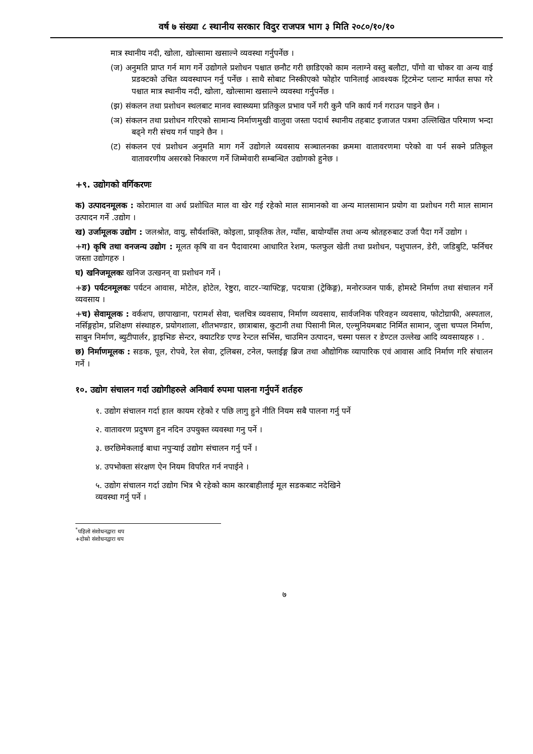वर्ष ७ संख्या ८ स्थानीय सरकार विदुर राजपत्र भाग ३ मिति २०८०/१०/१०
मात्र स्थानीय नदी, खोला, खोल्सामा खसाल्ने व्यवस्था गर्नुपर्नेछ ।
(ज) अनुमति प्राप्त गर्न माग गर्ने उद्योगले प्रशोधन पश्चात छनौट गरी छाडिएको काम नलाग्ने वस्तु बलौटा, पाँगो वा चोकर वा अन्य वाई प्रडक्टको उचित व्यवस्थापन गर्नु पर्नेछ । साथै सोबाट निस्कीएको फोहोर पानिलाई आवश्यक ट्रिटमेन्ट प्लान्ट मार्फत सफा गरे पश्चात मात्र स्थानीय नदी, खोला, खोल्सामा खसाल्ने व्यवस्था गर्नुपर्नेछ ।
(झ) संकलन तथा प्रशोधन स्थलबाट मानव स्वास्थ्यमा प्रतिकुल प्रभाव पर्ने गरी कुनै पनि कार्य गर्न गराउन पाइने छैन ।
(ञ) संकलन तथा प्रशोधन गरिएको सामान्य निर्माणमुखी वालुवा जस्ता पदार्थ स्थानीय तहबाट इजाजत पत्रमा उल्लिखित परिमाण भन्दा बढ्ने गरी संचय गर्न पाइने छैन ।
(ट) संकलन एवं प्रशोधन अनुमति माग गर्ने उद्योगले व्यवसाय सञ्चालनका क्रममा वातावरणमा परेको वा पर्न सक्ने प्रतिकूल वातावरणीय असरको निकारण गर्ने जिम्मेवारी सम्बन्धित उद्योगको हुनेछ ।
+९. उद्योगको वर्गिकरणः
क) उत्पादनमूलक : कोरामाल वा अर्ध प्रशोधित माल वा खेर गई रहेको माल सामानको वा अन्य मालसामान प्रयोग वा प्रशोधन गरी माल सामान उत्पादन गर्ने .उद्योग ।
ख) उर्जामूलक उद्योग : जलश्रोत, वायु, सौर्यशक्ति, कोइला, प्राकृतिक तेल, ग्याँस, बायोग्याँस तथा अन्य श्रोतहरुबाट उर्जा पैदा गर्ने उद्योग ।
+ग) कृषि तथा वनजन्य उद्योग : मूलत कृषि वा वन पैदावारमा आधारित रेशम, फलफुल खेती तथा प्रशोधन, पशुपालन, डेरी, जडिबुटि, फर्निचर जस्ता उद्योगहरु ।
घ) खनिजमूलकः खनिज उत्खनन् वा प्रशोधन गर्ने ।
+ङ) पर्यटनमूलकः पर्यटन आवास, मोटेल, होटेल, रेष्टुरा, वाटर-र्‍याफ्टिङ्ग, पदयात्रा (ट्रेकिङ्ग), मनोरञ्जन पार्क, होमस्टे निर्माण तथा संचालन गर्ने व्यवसाय ।
+च) सेवामूलक : वर्कशप, छापाखाना, परामर्श सेवा, चलचित्र व्यवसाय, निर्माण व्यवसाय, सार्वजनिक परिवहन व्यवसाय, फोटोग्राफी, अस्पताल, नर्सिङ्गहोम, प्रशिक्षण संस्थाहरु, प्रयोगशाला, शीतभण्डार, छात्राबास, कुटानी तथा पिसानी मिल, एल्मुनियमबाट निर्मित सामान, जुत्ता चप्पल निर्माण, साबुन निर्माण, ब्युटीपार्लर, ड्राइभिङ सेन्टर, क्याटरिङ एण्ड रेन्टल सर्भिस, चाउमिन उत्पादन, चस्मा पसल र डेण्टल उल्लेख आदि व्यवसायहरु । .
छ) निर्माणमूलक : सडक, पूल, रोपवे, रेल सेवा, ट्रलिबस, टनेल, फ्लाईङ्ग ब्रिज तथा औद्योगिक व्यापारिक एवं आवास आदि निर्माण गरि संचालन गर्ने ।
१०. उद्योग संचालन गर्दा उद्योगीहरुले अनिवार्य रुपमा पालना गर्नुपर्ने शर्तहरु
१. उद्योग संचालन गर्दा हाल कायम रहेको र पछि लागु हुने नीति नियम सबै पालना गर्नु पर्ने
२. वातावरण प्रदुषण हुन नदिन उपयुक्त व्यवस्था गनु पर्ने ।
३. छरछिमेकलाई बाधा नपुर्‍याई उद्योग संचालन गर्नु पर्ने ।
४. उपभोक्ता संरक्षण ऐन नियम विपरित गर्न नपाईने ।
५. उद्योग संचालन गर्दा उद्योग भित्र भै रहेको काम कारबाहीलाई मूल सडकबाट नदेखिने
व्यवस्था गर्नु पर्ने ।
<sup>*</sup> पहिलो संशोधनद्वारा थप
+दोस्रो संशोधनद्वारा थप
७